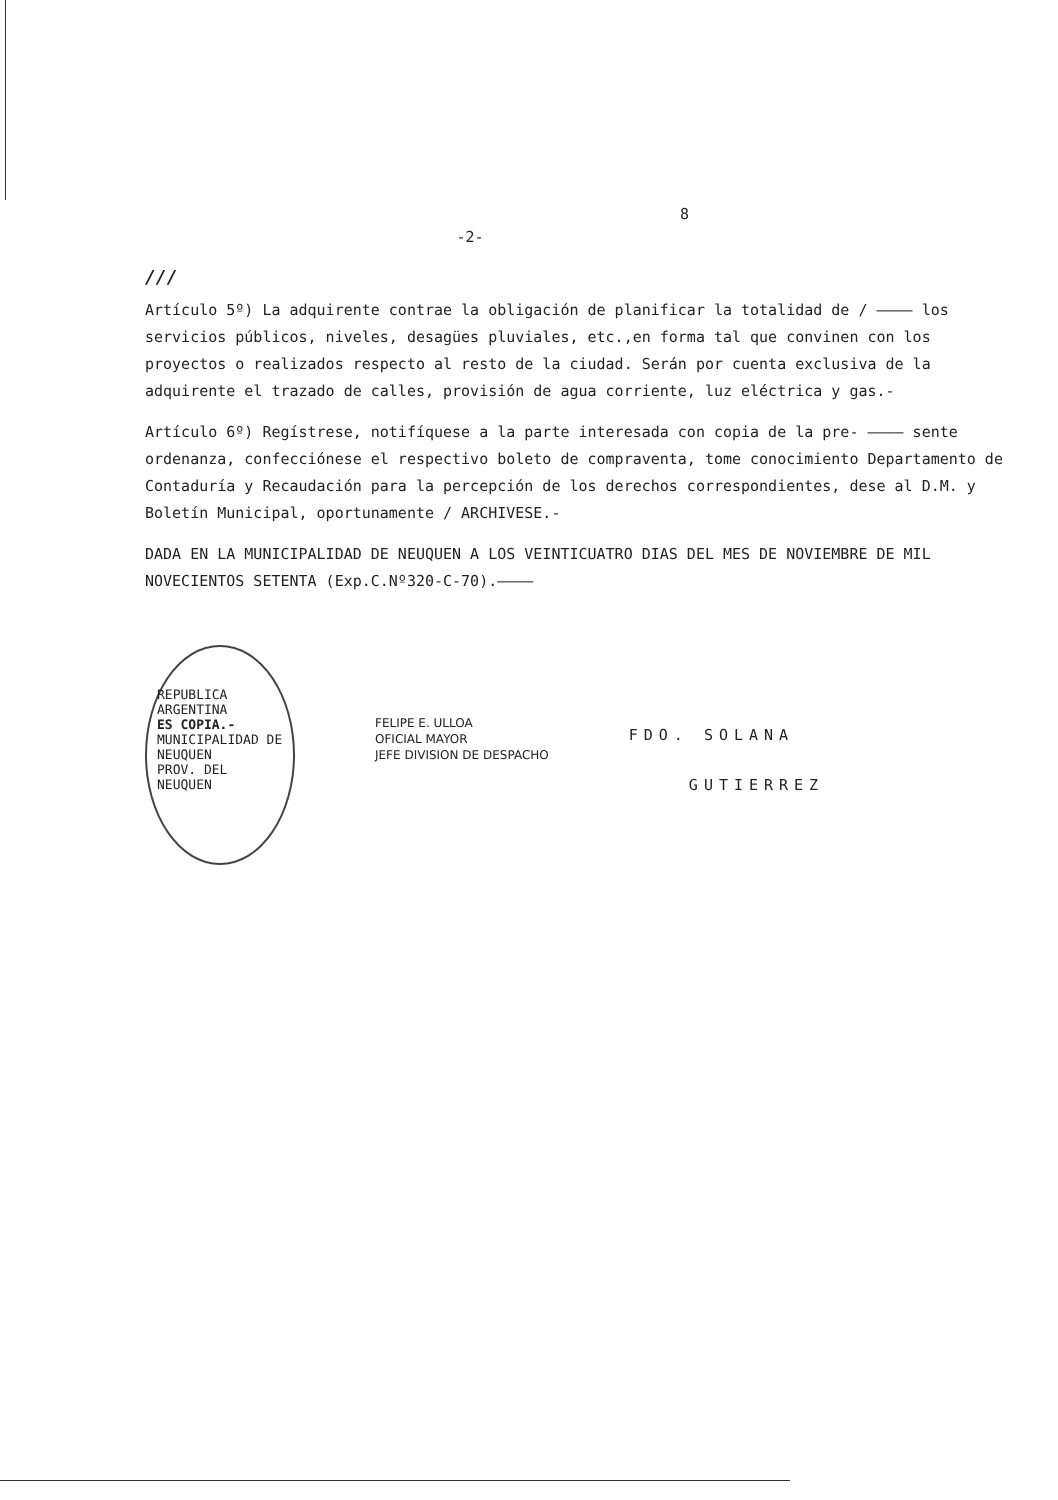8
-2-
///
Artículo 5º) La adquirente contrae la obligación de planificar la totalidad de / ———— los servicios públicos, niveles, desagües pluviales, etc.,en forma tal que convinen con los proyectos o realizados respecto al resto de la ciudad. Serán por cuenta exclusiva de la adquirente el trazado de calles, provisión de agua corriente, luz eléctrica y gas.-
Artículo 6º) Regístrese, notifíquese a la parte interesada con copia de la pre- ———— sente ordenanza, confecciónese el respectivo boleto de compraventa, tome conocimiento Departamento de Contaduría y Recaudación para la percepción de los derechos correspondientes, dese al D.M. y Boletín Municipal, oportunamente / ARCHIVESE.-
DADA EN LA MUNICIPALIDAD DE NEUQUEN A LOS VEINTICUATRO DIAS DEL MES DE NOVIEMBRE DE MIL NOVECIENTOS SETENTA (Exp.C.Nº320-C-70).————
REPUBLICA ARGENTINA
ES COPIA.-
MUNICIPALIDAD DE NEUQUEN
PROV. DEL NEUQUEN
FELIPE E. ULLOA
OFICIAL MAYOR
JEFE DIVISION DE DESPACHO
FDO. SOLANA
GUTIERREZ